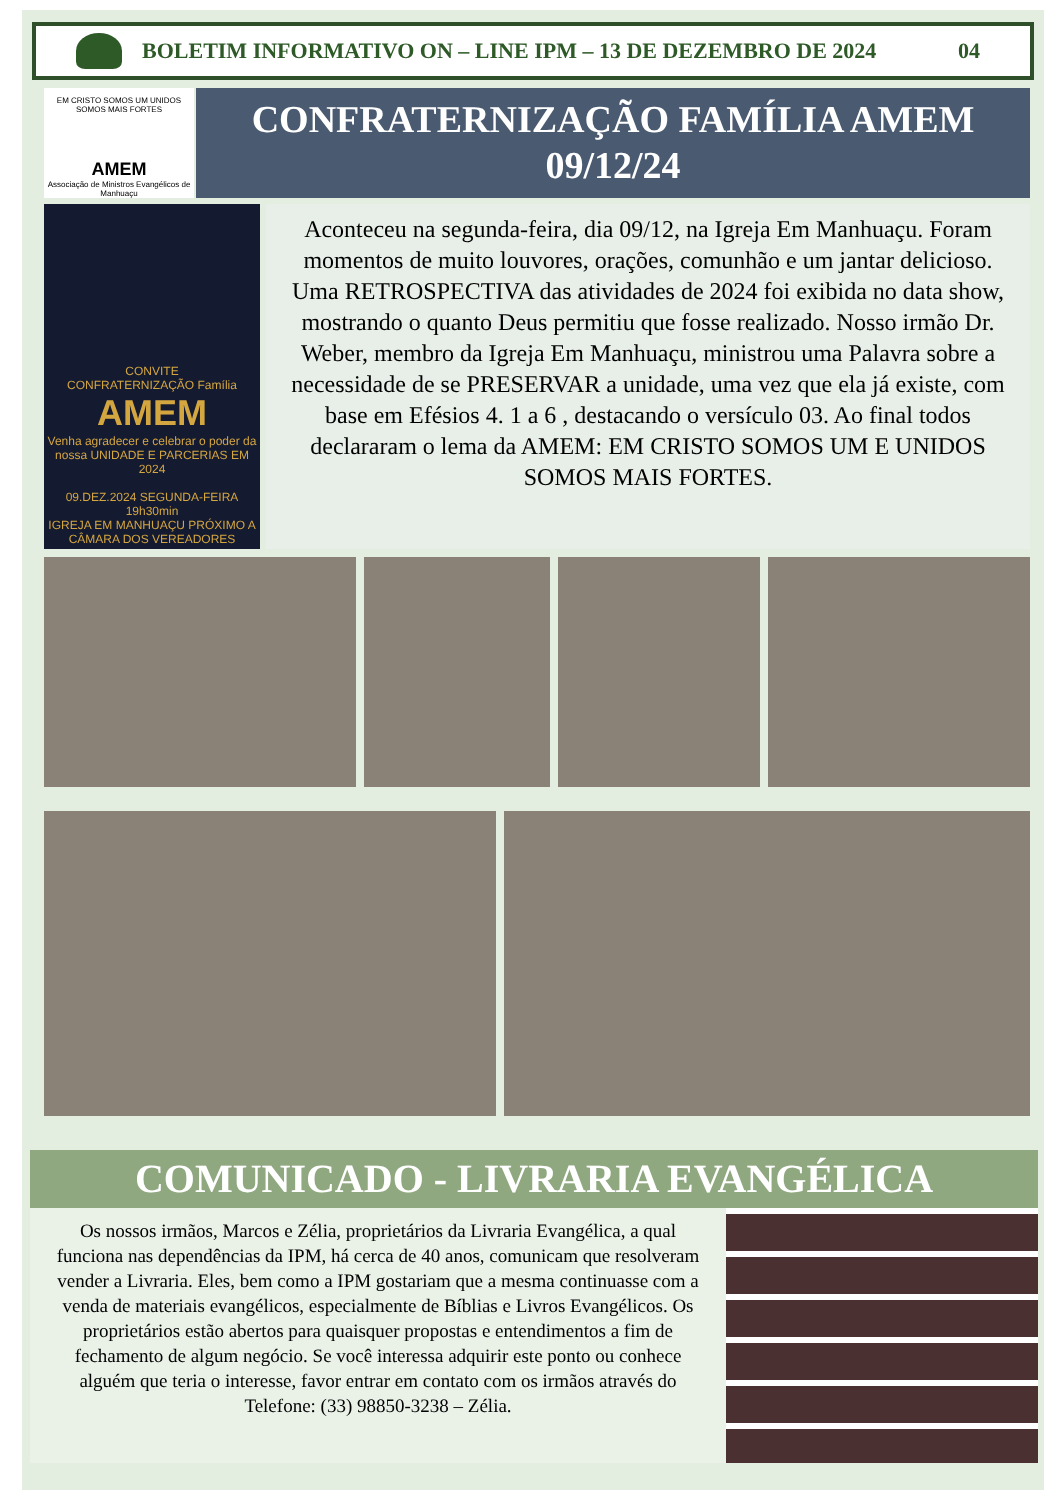BOLETIM INFORMATIVO ON – LINE IPM – 13 DE DEZEMBRO DE 2024 04
EM CRISTO SOMOS UM UNIDOS SOMOS MAIS FORTES
AMEM
Associação de Ministros Evangélicos de Manhuaçu
CONFRATERNIZAÇÃO FAMÍLIA AMEM
09/12/24
CONVITE
CONFRATERNIZAÇÃO Família
AMEM
Venha agradecer e celebrar o poder da nossa UNIDADE E PARCERIAS EM 2024
09.DEZ.2024 SEGUNDA-FEIRA 19h30min
IGREJA EM MANHUAÇU PRÓXIMO A CÂMARA DOS VEREADORES
Aconteceu na segunda-feira, dia 09/12, na Igreja Em Manhuaçu. Foram momentos de muito louvores, orações, comunhão e um jantar delicioso. Uma RETROSPECTIVA das atividades de 2024 foi exibida no data show, mostrando o quanto Deus permitiu que fosse realizado. Nosso irmão Dr. Weber, membro da Igreja Em Manhuaçu, ministrou uma Palavra sobre a necessidade de se PRESERVAR a unidade, uma vez que ela já existe, com base em Efésios 4. 1 a 6 , destacando o versículo 03. Ao final todos declararam o lema da AMEM: EM CRISTO SOMOS UM E UNIDOS SOMOS MAIS FORTES.
COMUNICADO - LIVRARIA EVANGÉLICA
Os nossos irmãos, Marcos e Zélia, proprietários da Livraria Evangélica, a qual funciona nas dependências da IPM, há cerca de 40 anos, comunicam que resolveram vender a Livraria. Eles, bem como a IPM gostariam que a mesma continuasse com a venda de materiais evangélicos, especialmente de Bíblias e Livros Evangélicos. Os proprietários estão abertos para quaisquer propostas e entendimentos a fim de fechamento de algum negócio. Se você interessa adquirir este ponto ou conhece alguém que teria o interesse, favor entrar em contato com os irmãos através do
Telefone: (33) 98850-3238 – Zélia.